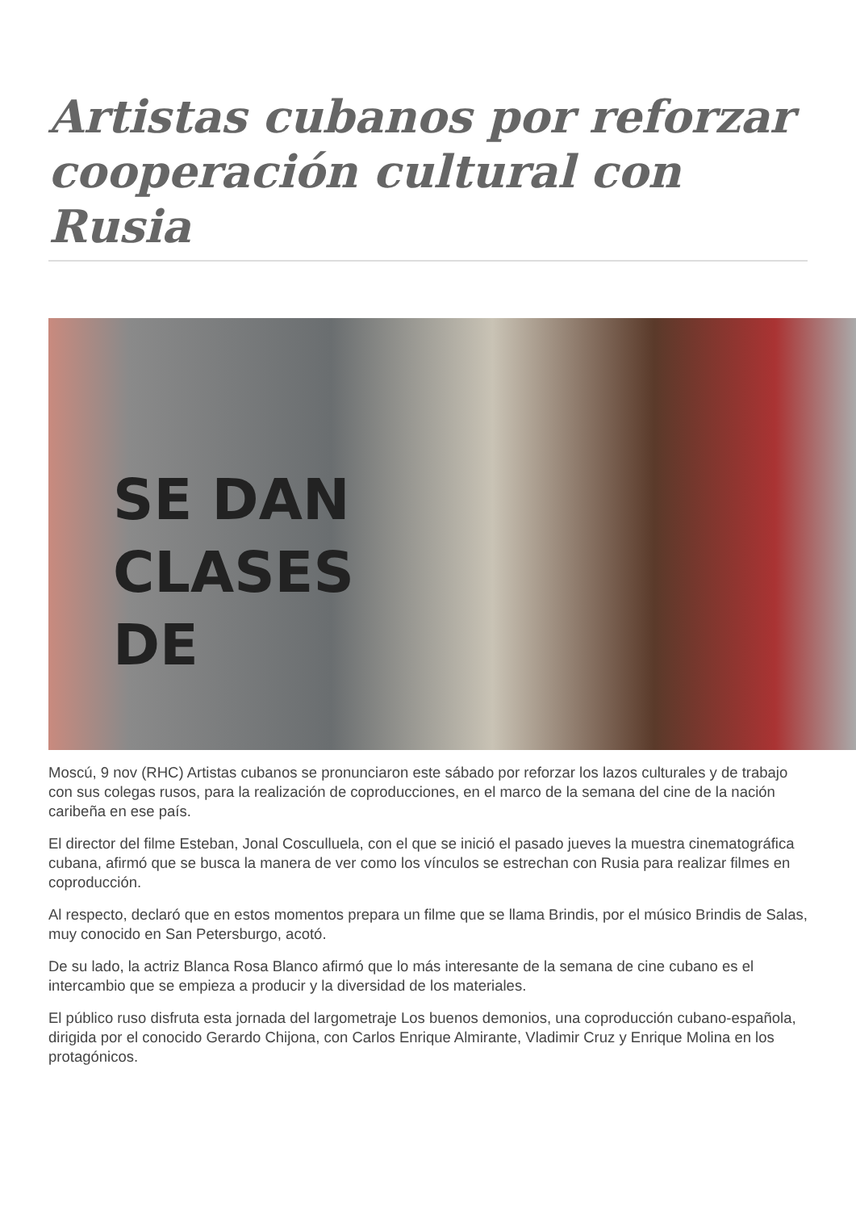Artistas cubanos por reforzar cooperación cultural con Rusia
SE DAN
CLASES
DE
Moscú, 9 nov (RHC) Artistas cubanos se pronunciaron este sábado por reforzar los lazos culturales y de trabajo con sus colegas rusos, para la realización de coproducciones, en el marco de la semana del cine de la nación caribeña en ese país.
El director del filme Esteban, Jonal Cosculluela, con el que se inició el pasado jueves la muestra cinematográfica cubana, afirmó que se busca la manera de ver como los vínculos se estrechan con Rusia para realizar filmes en coproducción.
Al respecto, declaró que en estos momentos prepara un filme que se llama Brindis, por el músico Brindis de Salas, muy conocido en San Petersburgo, acotó.
De su lado, la actriz Blanca Rosa Blanco afirmó que lo más interesante de la semana de cine cubano es el intercambio que se empieza a producir y la diversidad de los materiales.
El público ruso disfruta esta jornada del largometraje Los buenos demonios, una coproducción cubano-española, dirigida por el conocido Gerardo Chijona, con Carlos Enrique Almirante, Vladimir Cruz y Enrique Molina en los protagónicos.